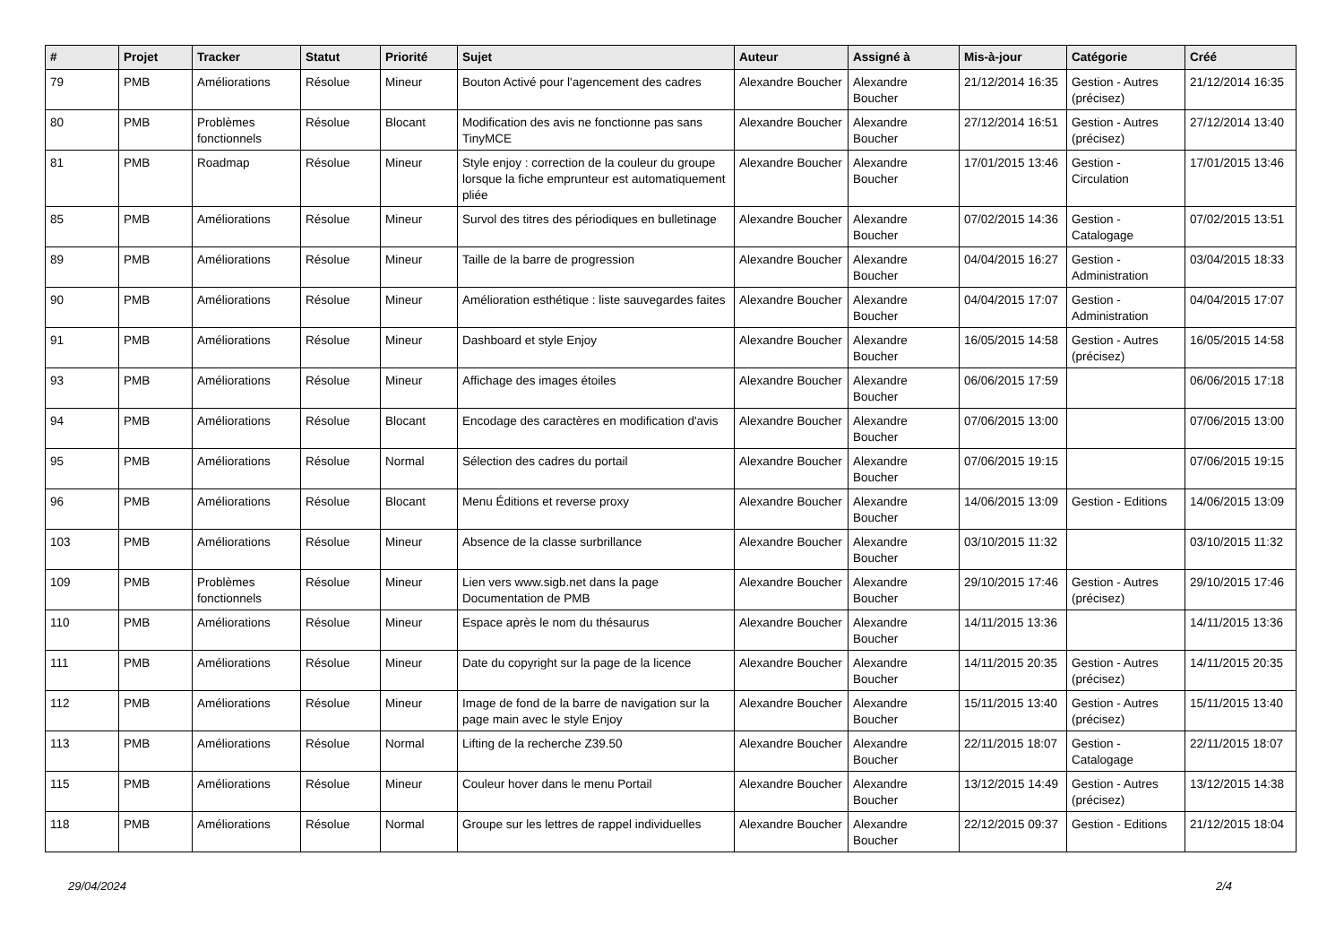| # | Projet | Tracker | Statut | Priorité | Sujet | Auteur | Assigné à | Mis-à-jour | Catégorie | Créé |
| --- | --- | --- | --- | --- | --- | --- | --- | --- | --- | --- |
| 79 | PMB | Améliorations | Résolue | Mineur | Bouton Activé pour l'agencement des cadres | Alexandre Boucher | Alexandre Boucher | 21/12/2014 16:35 | Gestion - Autres (précisez) | 21/12/2014 16:35 |
| 80 | PMB | Problèmes fonctionnels | Résolue | Blocant | Modification des avis ne fonctionne pas sans TinyMCE | Alexandre Boucher | Alexandre Boucher | 27/12/2014 16:51 | Gestion - Autres (précisez) | 27/12/2014 13:40 |
| 81 | PMB | Roadmap | Résolue | Mineur | Style enjoy : correction de la couleur du groupe lorsque la fiche emprunteur est automatiquement pliée | Alexandre Boucher | Alexandre Boucher | 17/01/2015 13:46 | Gestion - Circulation | 17/01/2015 13:46 |
| 85 | PMB | Améliorations | Résolue | Mineur | Survol des titres des périodiques en bulletinage | Alexandre Boucher | Alexandre Boucher | 07/02/2015 14:36 | Gestion - Catalogage | 07/02/2015 13:51 |
| 89 | PMB | Améliorations | Résolue | Mineur | Taille de la barre de progression | Alexandre Boucher | Alexandre Boucher | 04/04/2015 16:27 | Gestion - Administration | 03/04/2015 18:33 |
| 90 | PMB | Améliorations | Résolue | Mineur | Amélioration esthétique : liste sauvegardes faites | Alexandre Boucher | Alexandre Boucher | 04/04/2015 17:07 | Gestion - Administration | 04/04/2015 17:07 |
| 91 | PMB | Améliorations | Résolue | Mineur | Dashboard et style Enjoy | Alexandre Boucher | Alexandre Boucher | 16/05/2015 14:58 | Gestion - Autres (précisez) | 16/05/2015 14:58 |
| 93 | PMB | Améliorations | Résolue | Mineur | Affichage des images étoiles | Alexandre Boucher | Alexandre Boucher | 06/06/2015 17:59 | | 06/06/2015 17:18 |
| 94 | PMB | Améliorations | Résolue | Blocant | Encodage des caractères en modification d'avis | Alexandre Boucher | Alexandre Boucher | 07/06/2015 13:00 | | 07/06/2015 13:00 |
| 95 | PMB | Améliorations | Résolue | Normal | Sélection des cadres du portail | Alexandre Boucher | Alexandre Boucher | 07/06/2015 19:15 | | 07/06/2015 19:15 |
| 96 | PMB | Améliorations | Résolue | Blocant | Menu Éditions et reverse proxy | Alexandre Boucher | Alexandre Boucher | 14/06/2015 13:09 | Gestion - Editions | 14/06/2015 13:09 |
| 103 | PMB | Améliorations | Résolue | Mineur | Absence de la classe surbrillance | Alexandre Boucher | Alexandre Boucher | 03/10/2015 11:32 | | 03/10/2015 11:32 |
| 109 | PMB | Problèmes fonctionnels | Résolue | Mineur | Lien vers www.sigb.net dans la page Documentation de PMB | Alexandre Boucher | Alexandre Boucher | 29/10/2015 17:46 | Gestion - Autres (précisez) | 29/10/2015 17:46 |
| 110 | PMB | Améliorations | Résolue | Mineur | Espace après le nom du thésaurus | Alexandre Boucher | Alexandre Boucher | 14/11/2015 13:36 | | 14/11/2015 13:36 |
| 111 | PMB | Améliorations | Résolue | Mineur | Date du copyright sur la page de la licence | Alexandre Boucher | Alexandre Boucher | 14/11/2015 20:35 | Gestion - Autres (précisez) | 14/11/2015 20:35 |
| 112 | PMB | Améliorations | Résolue | Mineur | Image de fond de la barre de navigation sur la page main avec le style Enjoy | Alexandre Boucher | Alexandre Boucher | 15/11/2015 13:40 | Gestion - Autres (précisez) | 15/11/2015 13:40 |
| 113 | PMB | Améliorations | Résolue | Normal | Lifting de la recherche Z39.50 | Alexandre Boucher | Alexandre Boucher | 22/11/2015 18:07 | Gestion - Catalogage | 22/11/2015 18:07 |
| 115 | PMB | Améliorations | Résolue | Mineur | Couleur hover dans le menu Portail | Alexandre Boucher | Alexandre Boucher | 13/12/2015 14:49 | Gestion - Autres (précisez) | 13/12/2015 14:38 |
| 118 | PMB | Améliorations | Résolue | Normal | Groupe sur les lettres de rappel individuelles | Alexandre Boucher | Alexandre Boucher | 22/12/2015 09:37 | Gestion - Editions | 21/12/2015 18:04 |
29/04/2024 2/4